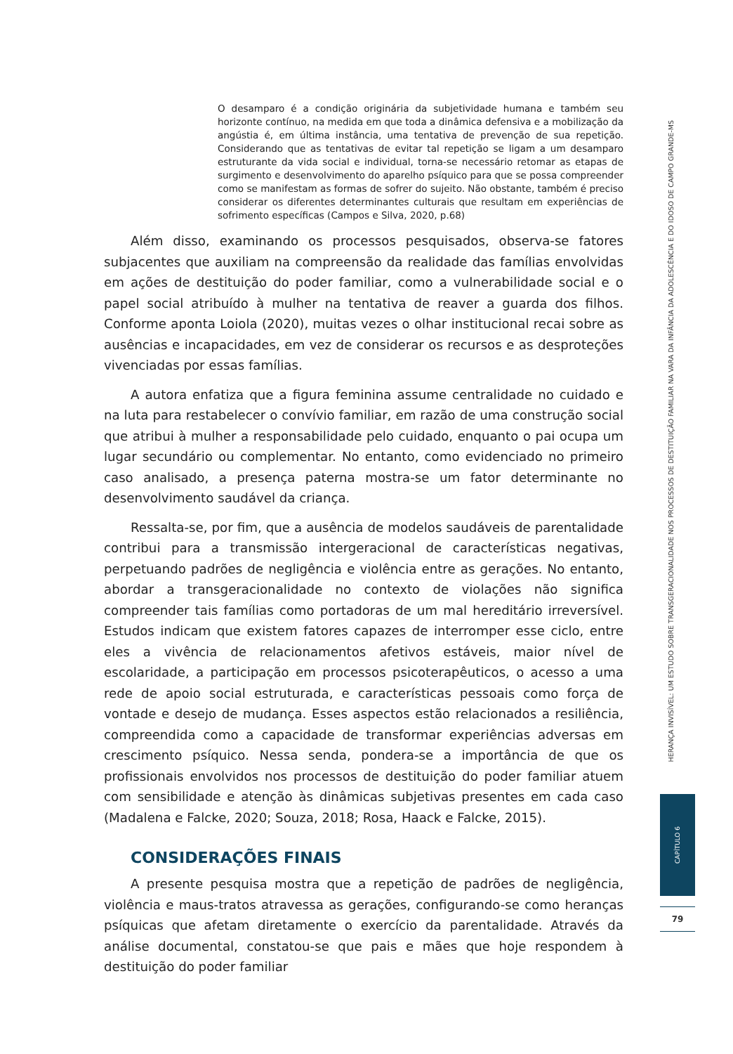O desamparo é a condição originária da subjetividade humana e também seu horizonte contínuo, na medida em que toda a dinâmica defensiva e a mobilização da angústia é, em última instância, uma tentativa de prevenção de sua repetição. Considerando que as tentativas de evitar tal repetição se ligam a um desamparo estruturante da vida social e individual, torna-se necessário retomar as etapas de surgimento e desenvolvimento do aparelho psíquico para que se possa compreender como se manifestam as formas de sofrer do sujeito. Não obstante, também é preciso considerar os diferentes determinantes culturais que resultam em experiências de sofrimento específicas (Campos e Silva, 2020, p.68)
Além disso, examinando os processos pesquisados, observa-se fatores subjacentes que auxiliam na compreensão da realidade das famílias envolvidas em ações de destituição do poder familiar, como a vulnerabilidade social e o papel social atribuído à mulher na tentativa de reaver a guarda dos filhos. Conforme aponta Loiola (2020), muitas vezes o olhar institucional recai sobre as ausências e incapacidades, em vez de considerar os recursos e as desproteções vivenciadas por essas famílias.
A autora enfatiza que a figura feminina assume centralidade no cuidado e na luta para restabelecer o convívio familiar, em razão de uma construção social que atribui à mulher a responsabilidade pelo cuidado, enquanto o pai ocupa um lugar secundário ou complementar. No entanto, como evidenciado no primeiro caso analisado, a presença paterna mostra-se um fator determinante no desenvolvimento saudável da criança.
Ressalta-se, por fim, que a ausência de modelos saudáveis de parentalidade contribui para a transmissão intergeracional de características negativas, perpetuando padrões de negligência e violência entre as gerações. No entanto, abordar a transgeracionalidade no contexto de violações não significa compreender tais famílias como portadoras de um mal hereditário irreversível. Estudos indicam que existem fatores capazes de interromper esse ciclo, entre eles a vivência de relacionamentos afetivos estáveis, maior nível de escolaridade, a participação em processos psicoterapêuticos, o acesso a uma rede de apoio social estruturada, e características pessoais como força de vontade e desejo de mudança. Esses aspectos estão relacionados a resiliência, compreendida como a capacidade de transformar experiências adversas em crescimento psíquico. Nessa senda, pondera-se a importância de que os profissionais envolvidos nos processos de destituição do poder familiar atuem com sensibilidade e atenção às dinâmicas subjetivas presentes em cada caso (Madalena e Falcke, 2020; Souza, 2018; Rosa, Haack e Falcke, 2015).
CONSIDERAÇÕES FINAIS
A presente pesquisa mostra que a repetição de padrões de negligência, violência e maus-tratos atravessa as gerações, configurando-se como heranças psíquicas que afetam diretamente o exercício da parentalidade. Através da análise documental, constatou-se que pais e mães que hoje respondem à destituição do poder familiar
HERANÇA INVISÍVEL: UM ESTUDO SOBRE TRANSGERACIONALIDADE NOS PROCESSOS DE DESTITUIÇÃO FAMILIAR NA VARA DA INFÂNCIA DA ADOLESCÊNCIA E DO IDOSO DE CAMPO GRANDE-MS
CAPÍTULO 6
79